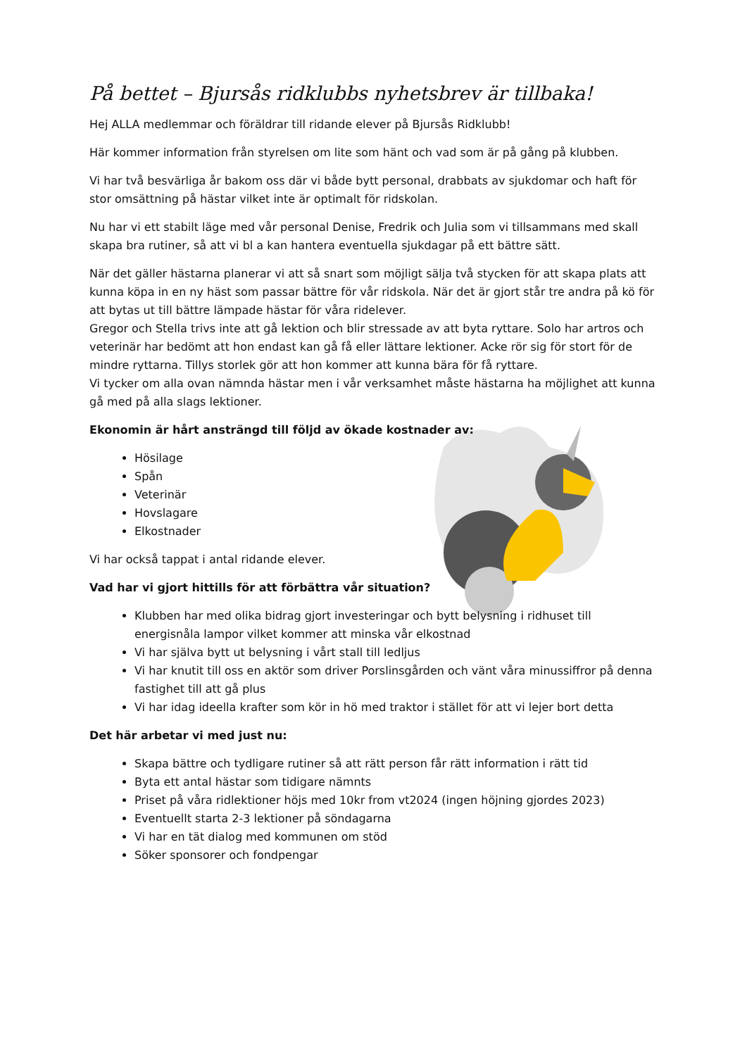På bettet – Bjursås ridklubbs nyhetsbrev är tillbaka!
Hej ALLA medlemmar och föräldrar till ridande elever på Bjursås Ridklubb!
Här kommer information från styrelsen om lite som hänt och vad som är på gång på klubben.
Vi har två besvärliga år bakom oss där vi både bytt personal, drabbats av sjukdomar och haft för stor omsättning på hästar vilket inte är optimalt för ridskolan.
Nu har vi ett stabilt läge med vår personal Denise, Fredrik och Julia som vi tillsammans med skall skapa bra rutiner, så att vi bl a kan hantera eventuella sjukdagar på ett bättre sätt.
När det gäller hästarna planerar vi att så snart som möjligt sälja två stycken för att skapa plats att kunna köpa in en ny häst som passar bättre för vår ridskola. När det är gjort står tre andra på kö för att bytas ut till bättre lämpade hästar för våra ridelever.
Gregor och Stella trivs inte att gå lektion och blir stressade av att byta ryttare. Solo har artros och veterinär har bedömt att hon endast kan gå få eller lättare lektioner. Acke rör sig för stort för de mindre ryttarna. Tillys storlek gör att hon kommer att kunna bära för få ryttare.
Vi tycker om alla ovan nämnda hästar men i vår verksamhet måste hästarna ha möjlighet att kunna gå med på alla slags lektioner.
Ekonomin är hårt ansträngd till följd av ökade kostnader av:
Hösilage
Spån
Veterinär
Hovslagare
Elkostnader
Vi har också tappat i antal ridande elever.
Vad har vi gjort hittills för att förbättra vår situation?
Klubben har med olika bidrag gjort investeringar och bytt belysning i ridhuset till energisnåla lampor vilket kommer att minska vår elkostnad
Vi har själva bytt ut belysning i vårt stall till ledljus
Vi har knutit till oss en aktör som driver Porslinsgården och vänt våra minussiffror på denna fastighet till att gå plus
Vi har idag ideella krafter som kör in hö med traktor i stället för att vi lejer bort detta
Det här arbetar vi med just nu:
Skapa bättre och tydligare rutiner så att rätt person får rätt information i rätt tid
Byta ett antal hästar som tidigare nämnts
Priset på våra ridlektioner höjs med 10kr from vt2024 (ingen höjning gjordes 2023)
Eventuellt starta 2-3 lektioner på söndagarna
Vi har en tät dialog med kommunen om stöd
Söker sponsorer och fondpengar